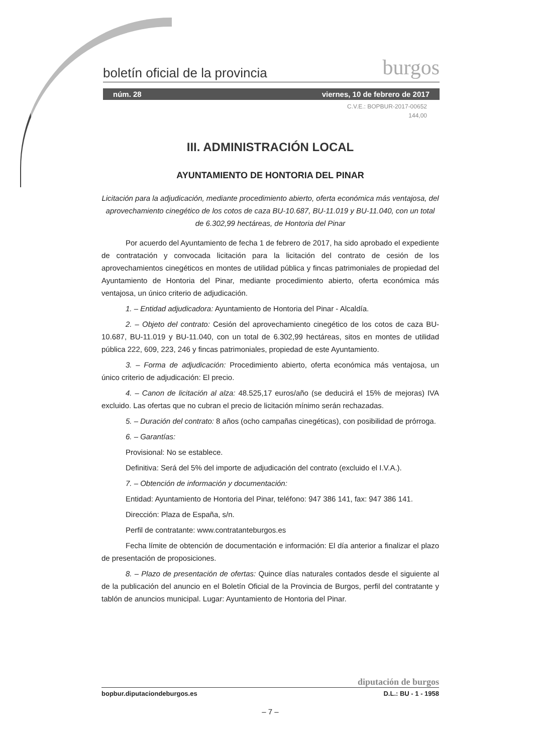boletín oficial de la provincia burgos
núm. 28 viernes, 10 de febrero de 2017
C.V.E.: BOPBUR-2017-00652
144,00
III. ADMINISTRACIÓN LOCAL
AYUNTAMIENTO DE HONTORIA DEL PINAR
Licitación para la adjudicación, mediante procedimiento abierto, oferta económica más ventajosa, del aprovechamiento cinegético de los cotos de caza BU-10.687, BU-11.019 y BU-11.040, con un total de 6.302,99 hectáreas, de Hontoria del Pinar
Por acuerdo del Ayuntamiento de fecha 1 de febrero de 2017, ha sido aprobado el expediente de contratación y convocada licitación para la licitación del contrato de cesión de los aprovechamientos cinegéticos en montes de utilidad pública y fincas patrimoniales de propiedad del Ayuntamiento de Hontoria del Pinar, mediante procedimiento abierto, oferta económica más ventajosa, un único criterio de adjudicación.
1. – Entidad adjudicadora: Ayuntamiento de Hontoria del Pinar - Alcaldía.
2. – Objeto del contrato: Cesión del aprovechamiento cinegético de los cotos de caza BU-10.687, BU-11.019 y BU-11.040, con un total de 6.302,99 hectáreas, sitos en montes de utilidad pública 222, 609, 223, 246 y fincas patrimoniales, propiedad de este Ayuntamiento.
3. – Forma de adjudicación: Procedimiento abierto, oferta económica más ventajosa, un único criterio de adjudicación: El precio.
4. – Canon de licitación al alza: 48.525,17 euros/año (se deducirá el 15% de mejoras) IVA excluido. Las ofertas que no cubran el precio de licitación mínimo serán rechazadas.
5. – Duración del contrato: 8 años (ocho campañas cinegéticas), con posibilidad de prórroga.
6. – Garantías:
Provisional: No se establece.
Definitiva: Será del 5% del importe de adjudicación del contrato (excluido el I.V.A.).
7. – Obtención de información y documentación:
Entidad: Ayuntamiento de Hontoria del Pinar, teléfono: 947 386 141, fax: 947 386 141.
Dirección: Plaza de España, s/n.
Perfil de contratante: www.contratanteburgos.es
Fecha límite de obtención de documentación e información: El día anterior a finalizar el plazo de presentación de proposiciones.
8. – Plazo de presentación de ofertas: Quince días naturales contados desde el siguiente al de la publicación del anuncio en el Boletín Oficial de la Provincia de Burgos, perfil del contratante y tablón de anuncios municipal. Lugar: Ayuntamiento de Hontoria del Pinar.
diputación de burgos
bopbur.diputaciondeburgos.es D.L.: BU - 1 - 1958
– 7 –